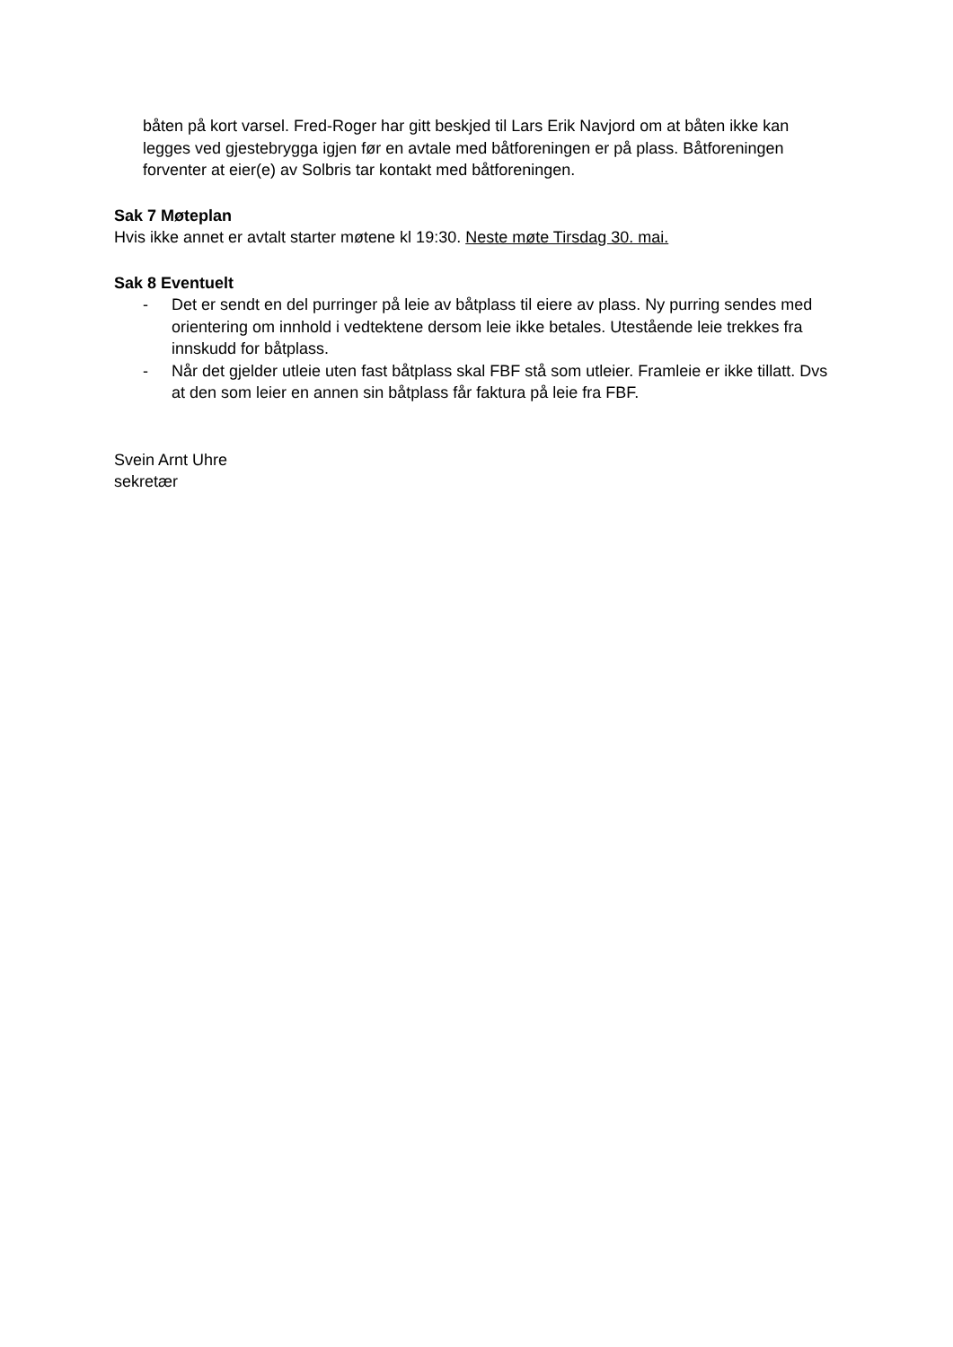båten på kort varsel. Fred-Roger har gitt beskjed til Lars Erik Navjord om at båten ikke kan legges ved gjestebrygga igjen før en avtale med båtforeningen er på plass. Båtforeningen forventer at eier(e) av Solbris tar kontakt med båtforeningen.
Sak 7 Møteplan
Hvis ikke annet er avtalt starter møtene kl 19:30. Neste møte Tirsdag 30. mai.
Sak 8 Eventuelt
- Det er sendt en del purringer på leie av båtplass til eiere av plass. Ny purring sendes med orientering om innhold i vedtektene dersom leie ikke betales. Utestående leie trekkes fra innskudd for båtplass.
- Når det gjelder utleie uten fast båtplass skal FBF stå som utleier. Framleie er ikke tillatt. Dvs at den som leier en annen sin båtplass får faktura på leie fra FBF.
Svein Arnt Uhre
sekretær